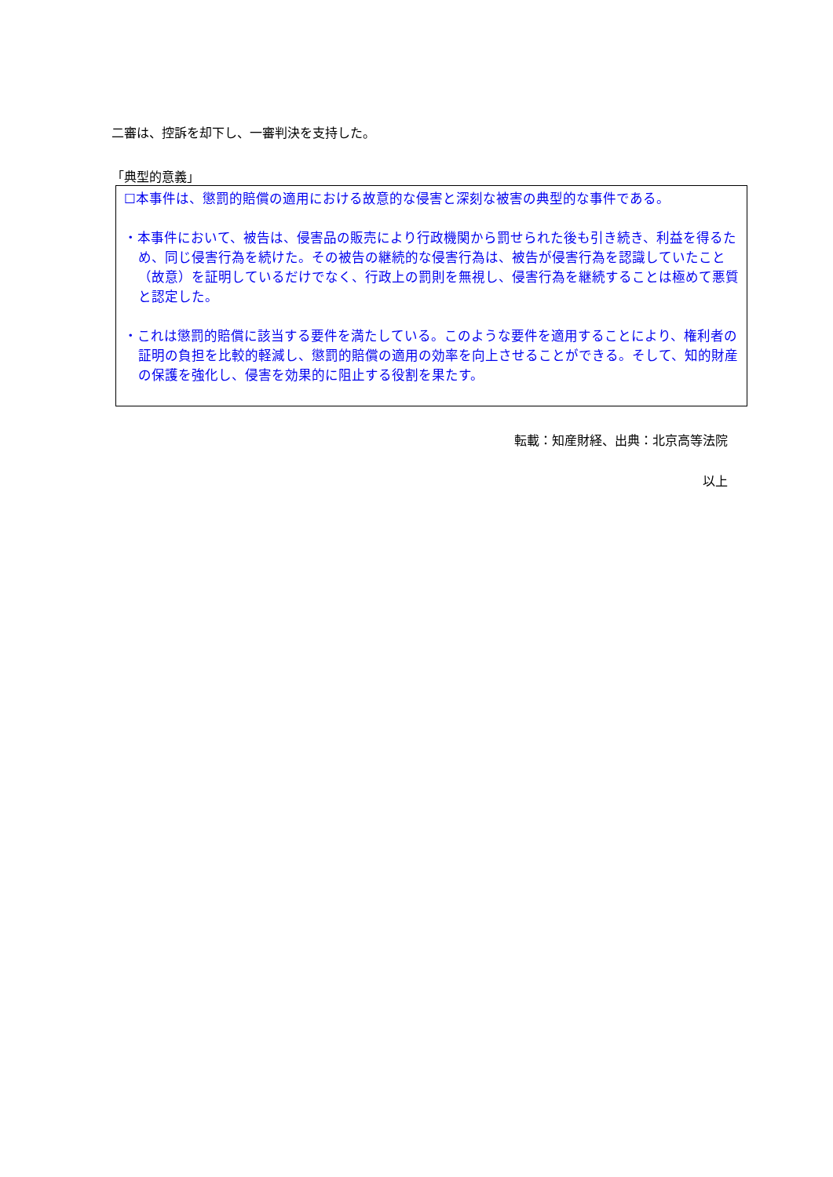二審は、控訴を却下し、一審判決を支持した。
「典型的意義」
☐本事件は、懲罰的賠償の適用における故意的な侵害と深刻な被害の典型的な事件である。
・本事件において、被告は、侵害品の販売により行政機関から罰せられた後も引き続き、利益を得るため、同じ侵害行為を続けた。その被告の継続的な侵害行為は、被告が侵害行為を認識していたこと（故意）を証明しているだけでなく、行政上の罰則を無視し、侵害行為を継続することは極めて悪質と認定した。
・これは懲罰的賠償に該当する要件を満たしている。このような要件を適用することにより、権利者の証明の負担を比較的軽減し、懲罰的賠償の適用の効率を向上させることができる。そして、知的財産の保護を強化し、侵害を効果的に阻止する役割を果たす。
転載：知産財経、出典：北京高等法院
以上